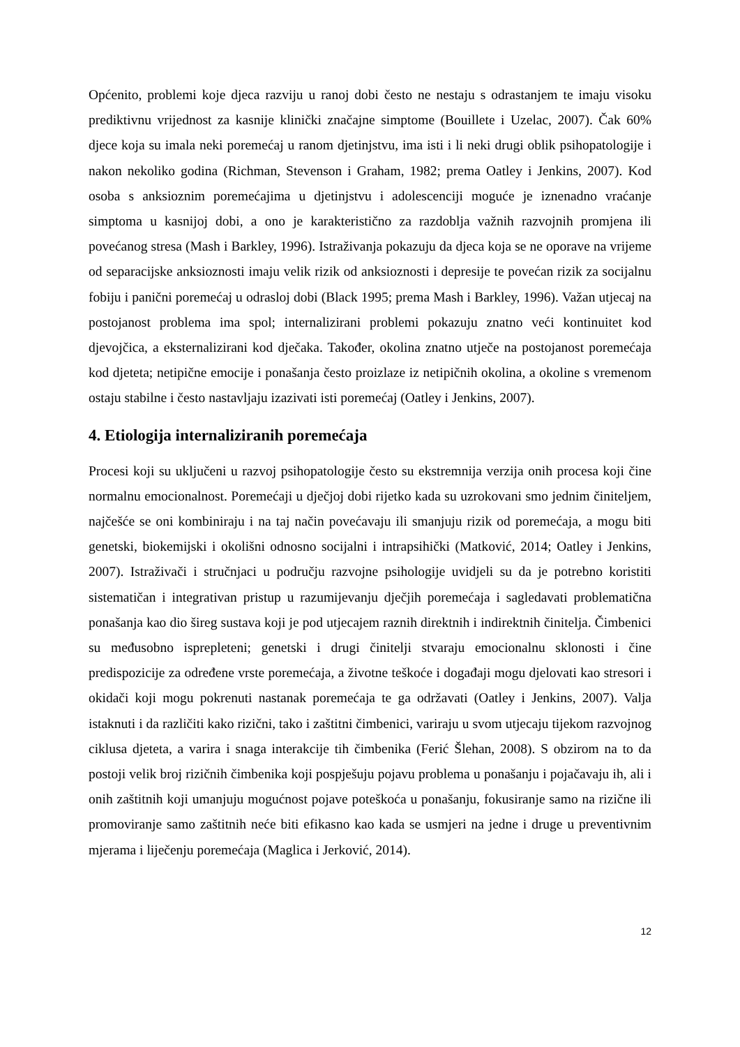Općenito, problemi koje djeca razviju u ranoj dobi često ne nestaju s odrastanjem te imaju visoku prediktivnu vrijednost za kasnije klinički značajne simptome (Bouillete i Uzelac, 2007). Čak 60% djece koja su imala neki poremećaj u ranom djetinjstvu, ima isti i li neki drugi oblik psihopatologije i nakon nekoliko godina (Richman, Stevenson i Graham, 1982; prema Oatley i Jenkins, 2007). Kod osoba s anksioznim poremećajima u djetinjstvu i adolescenciji moguće je iznenadno vraćanje simptoma u kasnijoj dobi, a ono je karakteristično za razdoblja važnih razvojnih promjena ili povećanog stresa (Mash i Barkley, 1996). Istraživanja pokazuju da djeca koja se ne oporave na vrijeme od separacijske anksioznosti imaju velik rizik od anksioznosti i depresije te povećan rizik za socijalnu fobiju i panični poremećaj u odrasloj dobi (Black 1995; prema Mash i Barkley, 1996). Važan utjecaj na postojanost problema ima spol; internalizirani problemi pokazuju znatno veći kontinuitet kod djevojčica, a eksternalizirani kod dječaka. Također, okolina znatno utječe na postojanost poremećaja kod djeteta; netipične emocije i ponašanja često proizlaze iz netipičnih okolina, a okoline s vremenom ostaju stabilne i često nastavljaju izazivati isti poremećaj (Oatley i Jenkins, 2007).
4. Etiologija internaliziranih poremećaja
Procesi koji su uključeni u razvoj psihopatologije često su ekstremnija verzija onih procesa koji čine normalnu emocionalnost. Poremećaji u dječjoj dobi rijetko kada su uzrokovani smo jednim činiteljem, najčešće se oni kombiniraju i na taj način povećavaju ili smanjuju rizik od poremećaja, a mogu biti genetski, biokemijski i okolišni odnosno socijalni i intrapsihički (Matković, 2014; Oatley i Jenkins, 2007). Istraživači i stručnjaci u području razvojne psihologije uvidjeli su da je potrebno koristiti sistematičan i integrativan pristup u razumijevanju dječjih poremećaja i sagledavati problematična ponašanja kao dio šireg sustava koji je pod utjecajem raznih direktnih i indirektnih činitelja. Čimbenici su međusobno isprepleteni; genetski i drugi činitelji stvaraju emocionalnu sklonosti i čine predispozicije za određene vrste poremećaja, a životne teškoće i događaji mogu djelovati kao stresori i okidači koji mogu pokrenuti nastanak poremećaja te ga održavati (Oatley i Jenkins, 2007). Valja istaknuti i da različiti kako rizični, tako i zaštitni čimbenici, variraju u svom utjecaju tijekom razvojnog ciklusa djeteta, a varira i snaga interakcije tih čimbenika (Ferić Šlehan, 2008). S obzirom na to da postoji velik broj rizičnih čimbenika koji pospješuju pojavu problema u ponašanju i pojačavaju ih, ali i onih zaštitnih koji umanjuju mogućnost pojave poteškoća u ponašanju, fokusiranje samo na rizične ili promoviranje samo zaštitnih neće biti efikasno kao kada se usmjeri na jedne i druge u preventivnim mjerama i liječenju poremećaja (Maglica i Jerković, 2014).
12